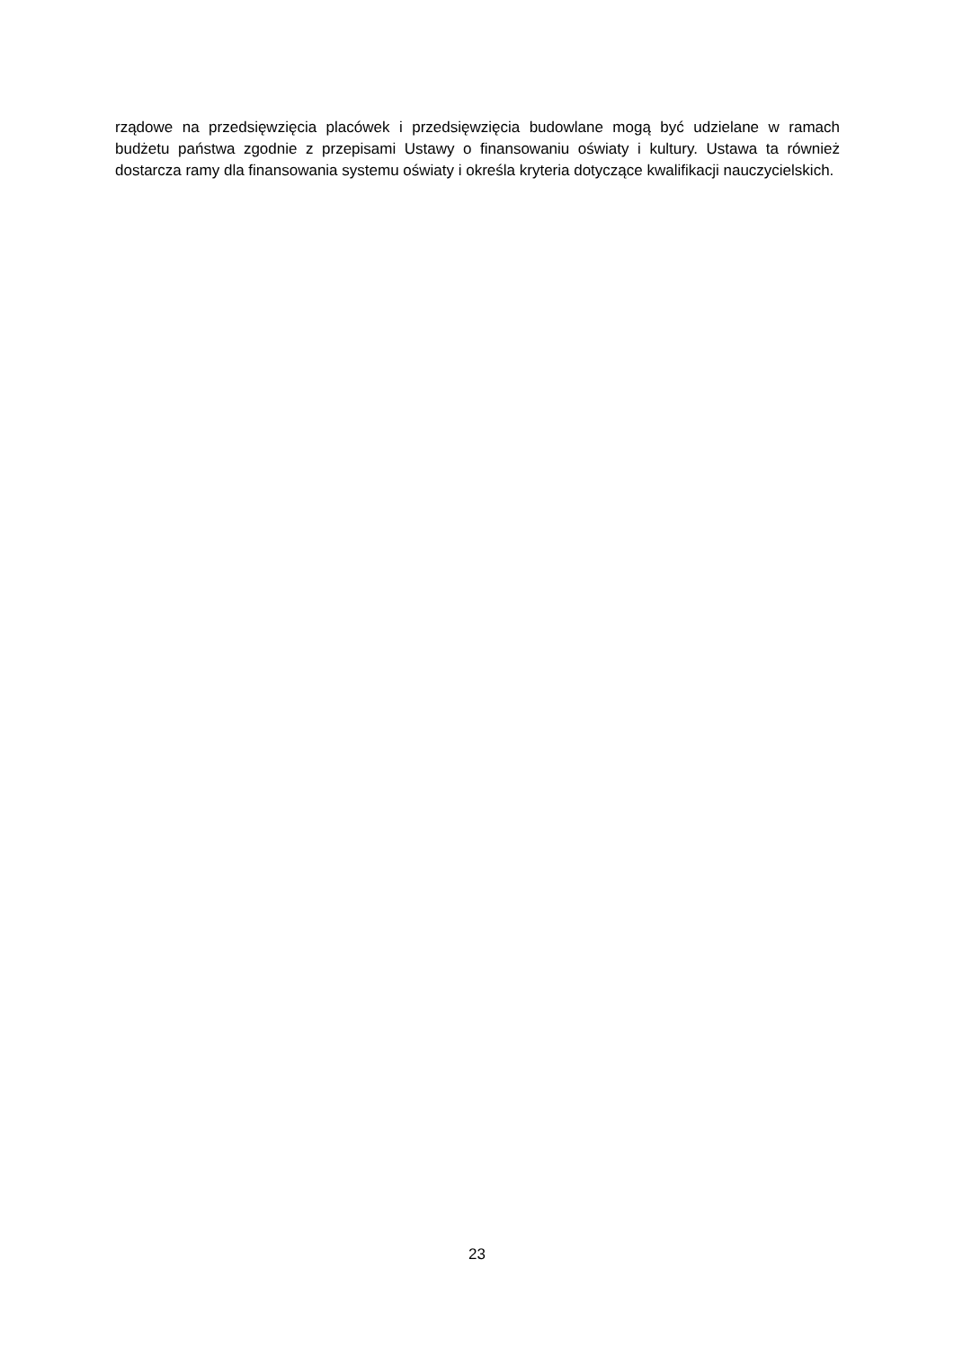rządowe na przedsięwzięcia placówek i przedsięwzięcia budowlane mogą być udzielane w ramach budżetu państwa zgodnie z przepisami Ustawy o finansowaniu oświaty i kultury. Ustawa ta również dostarcza ramy dla finansowania systemu oświaty i określa kryteria dotyczące kwalifikacji nauczycielskich.
23